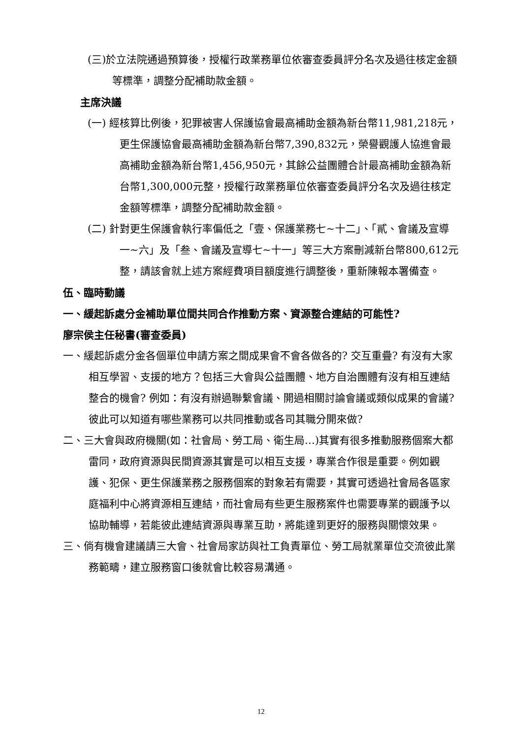(三)於立法院通過預算後，授權行政業務單位依審查委員評分名次及過往核定金額等標準，調整分配補助款金額。
主席決議
(一) 經核算比例後，犯罪被害人保護協會最高補助金額為新台幣11,981,218元，更生保護協會最高補助金額為新台幣7,390,832元，榮譽觀護人協進會最高補助金額為新台幣1,456,950元，其餘公益團體合計最高補助金額為新台幣1,300,000元整，授權行政業務單位依審查委員評分名次及過往核定金額等標準，調整分配補助款金額。
(二) 針對更生保護會執行率偏低之「壹、保護業務七~十二」、「貳、會議及宣導一~六」及「叁、會議及宣導七~十一」等三大方案刪減新台幣800,612元整，請該會就上述方案經費項目額度進行調整後，重新陳報本署備查。
伍、臨時動議
一、緩起訴處分金補助單位間共同合作推動方案、資源整合連結的可能性?
廖宗侯主任秘書(審查委員)
一、緩起訴處分金各個單位申請方案之間成果會不會各做各的? 交互重疊? 有沒有大家相互學習、支援的地方？包括三大會與公益團體、地方自治團體有沒有相互連結整合的機會? 例如：有沒有辦過聯繫會議、開過相關討論會議或類似成果的會議? 彼此可以知道有哪些業務可以共同推動或各司其職分開來做?
二、三大會與政府機關(如：社會局、勞工局、衛生局…)其實有很多推動服務個案大都雷同，政府資源與民間資源其實是可以相互支援，專業合作很是重要。例如觀護、犯保、更生保護業務之服務個案的對象若有需要，其實可透過社會局各區家庭福利中心將資源相互連結，而社會局有些更生服務案件也需要專業的觀護予以協助輔導，若能彼此連結資源與專業互助，將能達到更好的服務與關懷效果。
三、倘有機會建議請三大會、社會局家訪與社工負責單位、勞工局就業單位交流彼此業務範疇，建立服務窗口後就會比較容易溝通。
12